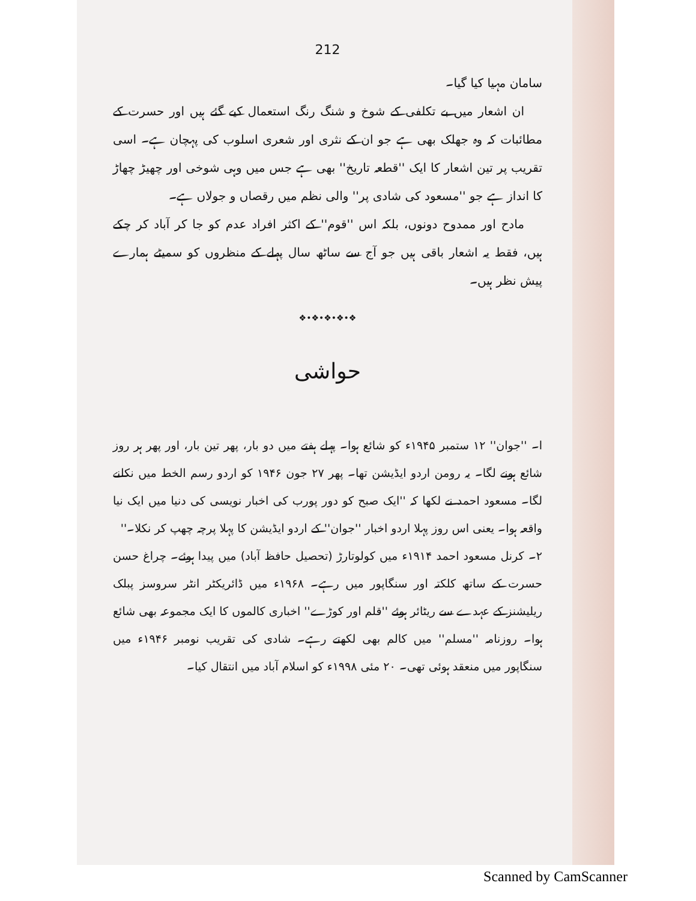212
سامان مہیا کیا گیا۔
ان اشعار میں بے تکلفی کے شوخ و شنگ رنگ استعمال کیے گئے ہیں اور حسرت کے مطائبات کہ وہ جھلک بھی ہے جو ان کے نثری اور شعری اسلوب کی پہچان ہے۔ اسی تقریب پر تین اشعار کا ایک ''قطعہ تاریخ'' بھی ہے جس میں وہی شوخی اور چھیڑ چھاڑ کا انداز ہے جو ''مسعود کی شادی پر'' والی نظم میں رقصاں و جولاں ہے۔
مادح اور ممدوح دونوں، بلکہ اس ''قوم'' کے اکثر افراد عدم کو جا کر آباد کر چکے ہیں، فقط یہ اشعار باقی ہیں جو آج سے ساٹھ سال پہلے کے منظروں کو سمیٹے ہمارے پیش نظر ہیں۔
❖•❖•❖•❖•❖
حواشی
ا۔ ''جوان'' ۱۲ ستمبر ۱۹۴۵ء کو شائع ہوا۔ پہلے ہفتے میں دو بار، پھر تین بار، اور پھر ہر روز شائع ہونے لگا۔ یہ رومن اردو ایڈیشن تھا۔ پھر ۲۷ جون ۱۹۴۶ کو اردو رسم الخط میں نکلنے لگا۔ مسعود احمد نے لکھا کہ ''ایک صبح کو دور پورب کی اخبار نویسی کی دنیا میں ایک نیا واقعہ ہوا۔ یعنی اس روز پہلا اردو اخبار ''جوان'' کے اردو ایڈیشن کا پہلا پرچہ چھپ کر نکلا۔''
۲۔ کرنل مسعود احمد ۱۹۱۴ء میں کولوتارڑ (تحصیل حافظ آباد) میں پیدا ہوئے۔ چراغ حسن حسرت کے ساتھ کلکتہ اور سنگاپور میں رہے۔ ۱۹۶۸ء میں ڈائریکٹر انٹر سروسز پبلک ریلیشنز کے عہدے سے ریٹائر ہوئے ''قلم اور کوڑے'' اخباری کالموں کا ایک مجموعہ بھی شائع ہوا۔ روزنامہ ''مسلم'' میں کالم بھی لکھتے رہے۔ شادی کی تقریب نومبر ۱۹۴۶ء میں سنگاپور میں منعقد ہوئی تھی۔ ۲۰ مئی ۱۹۹۸ء کو اسلام آباد میں انتقال کیا۔
Scanned by CamScanner